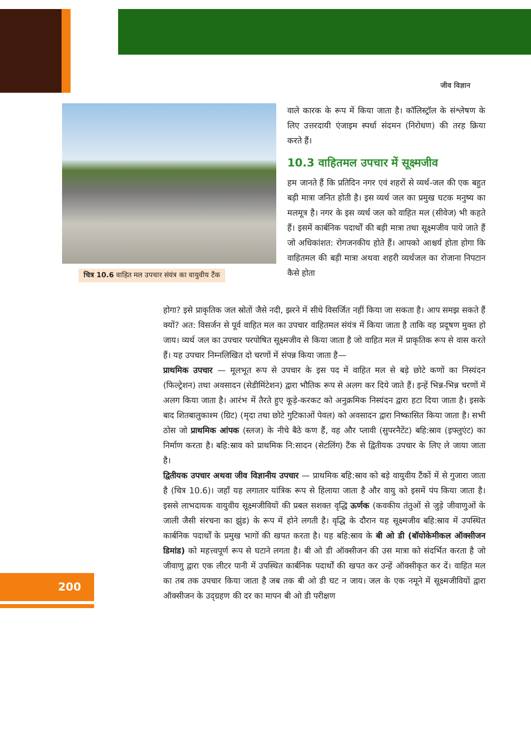जीव विज्ञान
चित्र 10.6 वाहित मल उपचार संयंत्र का वायुवीय टैंक
वाले कारक के रूप में किया जाता है। कॉलिस्ट्रॉल के संश्लेषण के लिए उत्तरदायी एंजाइम स्पर्धा संदमन (निरोधण) की तरह क्रिया करते हैं।
10.3 वाहितमल उपचार में सूक्ष्मजीव
हम जानते हैं कि प्रतिदिन नगर एवं शहरों से व्यर्थ-जल की एक बहुत बड़ी मात्रा जनित होती है। इस व्यर्थ जल का प्रमुख घटक मनुष्य का मलमूत्र है। नगर के इस व्यर्थ जल को वाहित मल (सीवेज) भी कहते हैं। इसमें कार्बनिक पदार्थों की बड़ी मात्रा तथा सूक्ष्मजीव पाये जाते हैं जो अधिकांशत: रोगजनकीय होते हैं। आपको आश्चर्य होता होगा कि वाहितमल की बड़ी मात्रा अथवा शहरी व्यर्थजल का रोजाना निपटान कैसे होता
होगा? इसे प्राकृतिक जल स्रोतों जैसे नदी, झरने में सीधे विसर्जित नहीं किया जा सकता है। आप समझ सकते हैं क्यों? अत: विसर्जन से पूर्व वाहित मल का उपचार वाहितमल संयंत्र में किया जाता है ताकि वह प्रदूषण मुक्त हो जाय। व्यर्थ जल का उपचार परपोषित सूक्ष्मजीव से किया जाता है जो वाहित मल में प्राकृतिक रूप से वास करते हैं। यह उपचार निम्नलिखित दो चरणों में संपन्न किया जाता है—
प्राथमिक उपचार — मूलभूत रूप से उपचार के इस पद में वाहित मल से बड़े छोटे कणों का निस्यंदन (फिल्ट्रेशन) तथा अवसादन (सेडीमिंटेशन) द्वारा भौतिक रूप से अलग कर दिये जाते हैं। इन्हें भिन्न-भिन्न चरणों में अलग किया जाता है। आरंभ में तैरते हुए कूड़े-करकट को अनुक्रमिक निस्यंदन द्वारा हटा दिया जाता है। इसके बाद शितबालुकाश्म (ग्रिट) (मृदा तथा छोटे गुटिकाओं पेवल) को अवसादन द्वारा निष्कासित किया जाता है। सभी ठोस जो प्राथमिक आंपक (स्लज) के नीचे बैठे कण हैं, वह और प्लावी (सुपरनैटेंट) बहि:स्राव (इफ्लुएंट) का निर्माण करता है। बहि:स्राव को प्राथमिक नि:सादन (सेटलिंग) टैंक से द्वितीयक उपचार के लिए ले जाया जाता है।
द्वितीयक उपचार अथवा जीव विज्ञानीय उपचार — प्राथमिक बहि:स्राव को बड़े वायुवीय टैंकों में से गुजारा जाता है (चित्र 10.6)। जहाँ यह लगातार यांत्रिक रूप से हिलाया जाता है और वायु को इसमें पंप किया जाता है। इससे लाभदायक वायुवीय सूक्ष्मजीवियों की प्रबल सशक्त वृद्धि ऊर्णक (कवकीय तंतुओं से जुड़े जीवाणुओं के जाली जैसी संरचना का झुंड) के रूप में होने लगती है। वृद्धि के दौरान यह सूक्ष्मजीव बहि:स्राव में उपस्थित कार्बनिक पदार्थों के प्रमुख भागों की खपत करता है। यह बहि:स्राव के बी ओ डी (बॉयोकेमीकल ऑक्सीजन डिमांड) को महत्त्वपूर्ण रूप से घटाने लगता है। बी ओ डी ऑक्सीजन की उस मात्रा को संदर्भित करता है जो जीवाणु द्वारा एक लीटर पानी में उपस्थित कार्बनिक पदार्थों की खपत कर उन्हें ऑक्सीकृत कर दें। वाहित मल का तब तक उपचार किया जाता है जब तक बी ओ डी घट न जाय। जल के एक नमूने में सूक्ष्मजीवियों द्वारा ऑक्सीजन के उद्ग्रहण की दर का मापन बी ओ डी परीक्षण
200